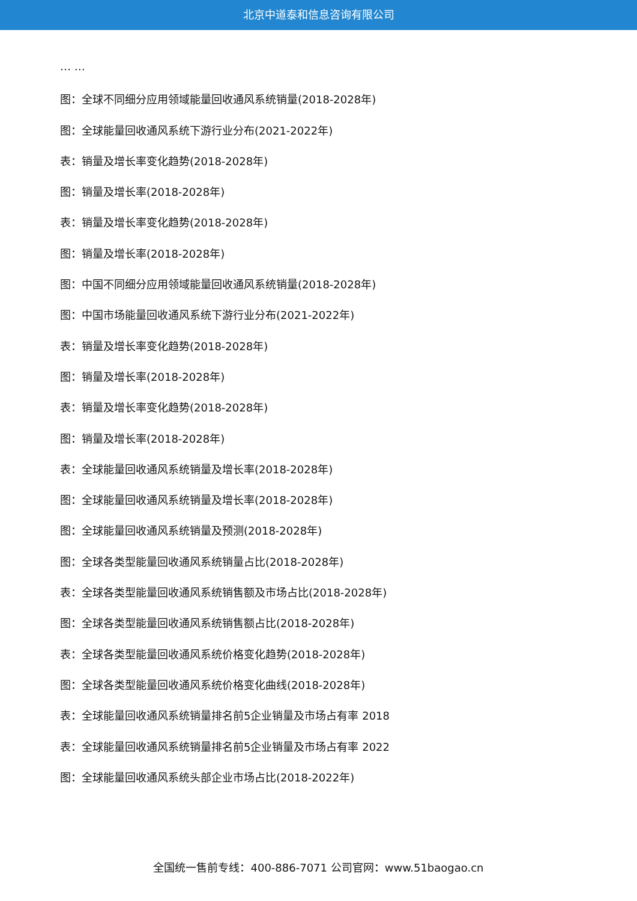北京中道泰和信息咨询有限公司
… …
图：全球不同细分应用领域能量回收通风系统销量(2018-2028年)
图：全球能量回收通风系统下游行业分布(2021-2022年)
表：销量及增长率变化趋势(2018-2028年)
图：销量及增长率(2018-2028年)
表：销量及增长率变化趋势(2018-2028年)
图：销量及增长率(2018-2028年)
图：中国不同细分应用领域能量回收通风系统销量(2018-2028年)
图：中国市场能量回收通风系统下游行业分布(2021-2022年)
表：销量及增长率变化趋势(2018-2028年)
图：销量及增长率(2018-2028年)
表：销量及增长率变化趋势(2018-2028年)
图：销量及增长率(2018-2028年)
表：全球能量回收通风系统销量及增长率(2018-2028年)
图：全球能量回收通风系统销量及增长率(2018-2028年)
图：全球能量回收通风系统销量及预测(2018-2028年)
图：全球各类型能量回收通风系统销量占比(2018-2028年)
表：全球各类型能量回收通风系统销售额及市场占比(2018-2028年)
图：全球各类型能量回收通风系统销售额占比(2018-2028年)
表：全球各类型能量回收通风系统价格变化趋势(2018-2028年)
图：全球各类型能量回收通风系统价格变化曲线(2018-2028年)
表：全球能量回收通风系统销量排名前5企业销量及市场占有率 2018
表：全球能量回收通风系统销量排名前5企业销量及市场占有率 2022
图：全球能量回收通风系统头部企业市场占比(2018-2022年)
全国统一售前专线：400-886-7071 公司官网：www.51baogao.cn